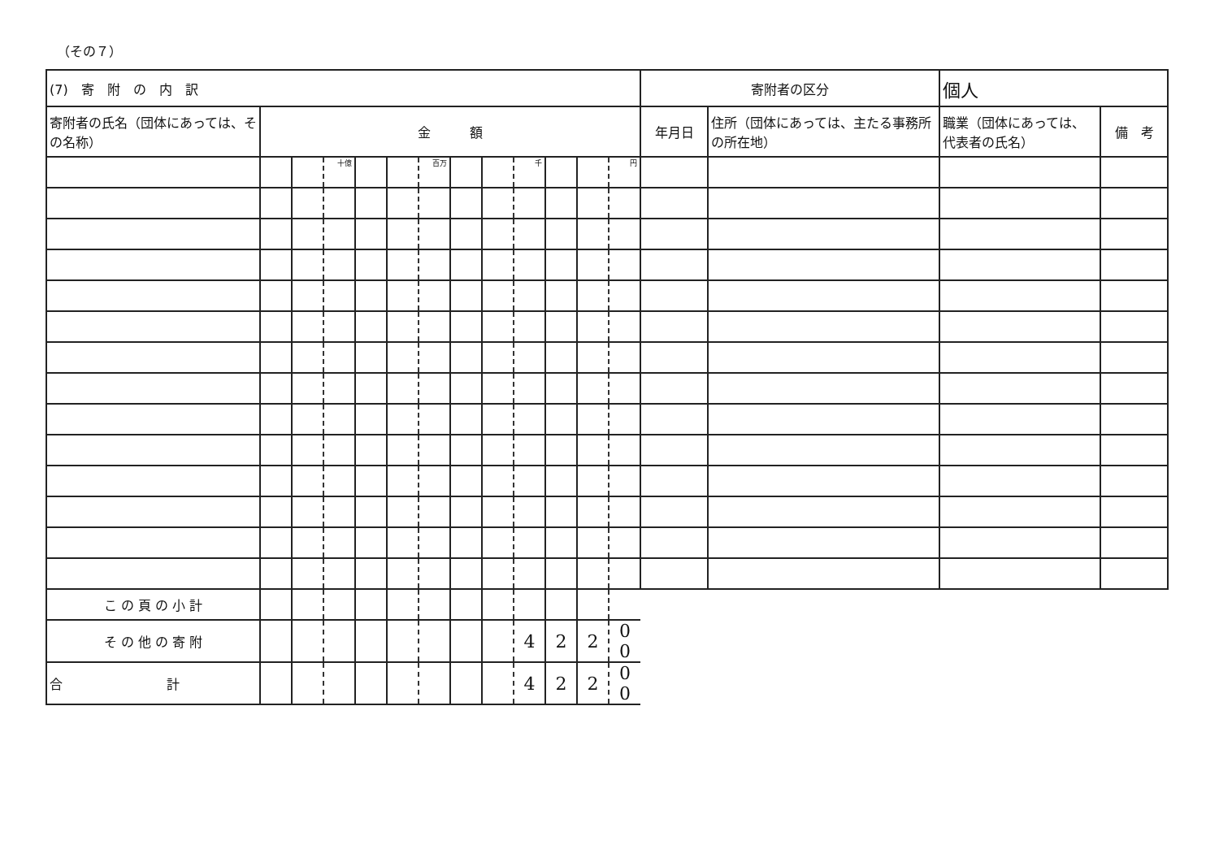（その７）
| (7) 寄 附 の 内 訳 | | | | | | | | | | | | | 寄附者の区分 | | 個人 | | |
| 寄附者の氏名（団体にあっては、その名称） | 金 額 | | | | | | | | | | | | 年月日 | 住所（団体にあっては、主たる事務所の所在地） | | 職業（団体にあっては、代表者の氏名） | 備 考 |
| | | | 十億 | | | 百万 | | | 千 | | | 円 | | | | | |
| こ の 頁 の 小 計 | | | | | | | | | | | | | | | | | |
| そ の 他 の 寄 附 | | | | | | | | | 4 | 2 | 2 | 0 0 | | | | | |
| 合 計 | | | | | | | | | 4 | 2 | 2 | 0 0 | | | | | |